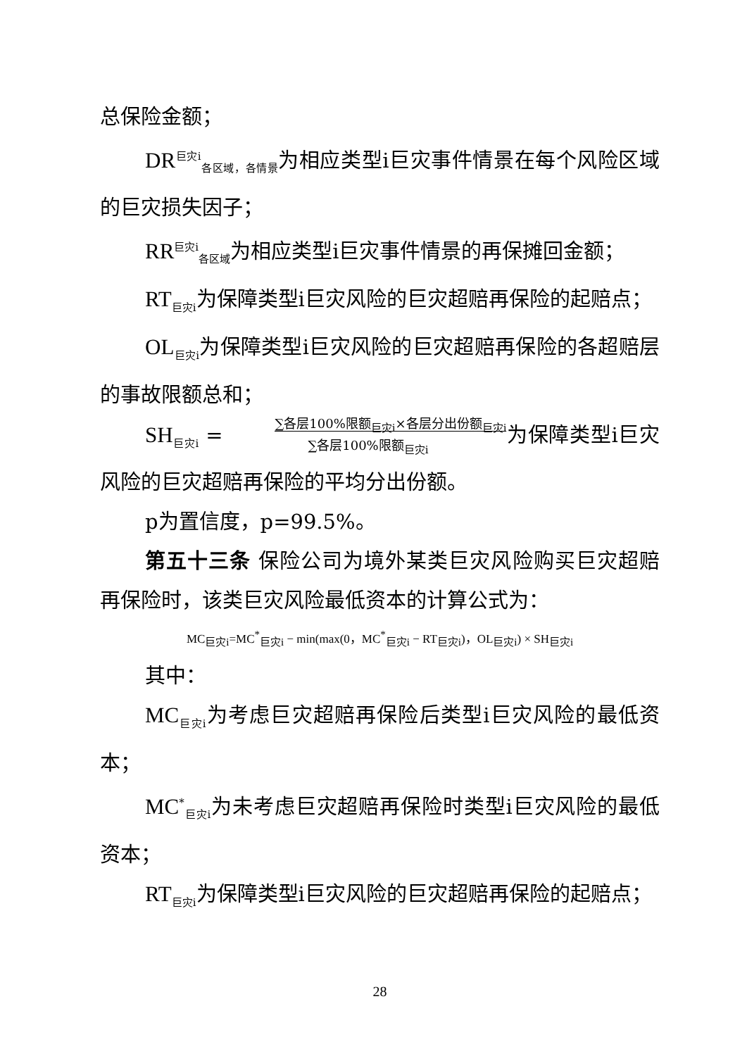总保险金额；
DR<sup>巨灾i</sup><sub>各区域，各情景</sub>为相应类型i巨灾事件情景在每个风险区域的巨灾损失因子；
RR<sup>巨灾i</sup><sub>各区域</sub>为相应类型i巨灾事件情景的再保摊回金额；
RT<sub>巨灾i</sub>为保障类型i巨灾风险的巨灾超赔再保险的起赔点；
OL<sub>巨灾i</sub>为保障类型i巨灾风险的巨灾超赔再保险的各超赔层的事故限额总和；
SH<sub>巨灾i</sub> = ∑各层100%限额<sub>巨灾i</sub>×各层分出份额<sub>巨灾i</sub>
∑各层100%限额<sub>巨灾i</sub>为保障类型i巨灾风险的巨灾超赔再保险的平均分出份额。
p为置信度，p=99.5%。
第五十三条 保险公司为境外某类巨灾风险购买巨灾超赔再保险时，该类巨灾风险最低资本的计算公式为：
MC<sub>巨灾i</sub>=MC<sup>*</sup><sub>巨灾i</sub> − min(max(0，MC<sup>*</sup><sub>巨灾i</sub> − RT<sub>巨灾i</sub>)，OL<sub>巨灾i</sub>) × SH<sub>巨灾i</sub>
其中：
MC<sub>巨灾i</sub>为考虑巨灾超赔再保险后类型i巨灾风险的最低资本；
MC<sup>*</sup><sub>巨灾i</sub>为未考虑巨灾超赔再保险时类型i巨灾风险的最低资本；
RT<sub>巨灾i</sub>为保障类型i巨灾风险的巨灾超赔再保险的起赔点；
28